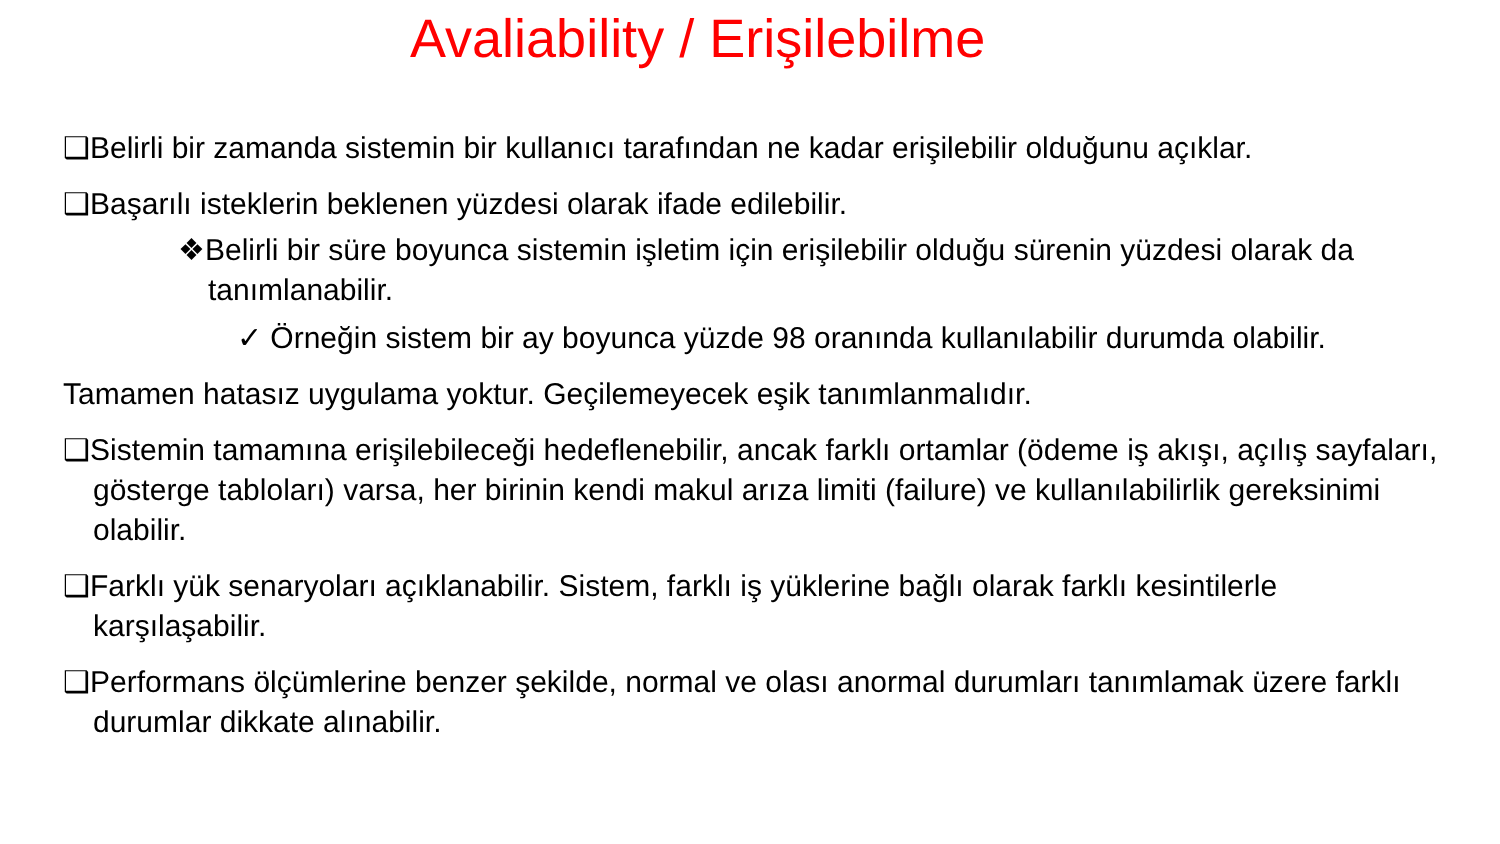Avaliability / Erişilebilme
❑Belirli bir zamanda sistemin bir kullanıcı tarafından ne kadar erişilebilir olduğunu açıklar.
❑Başarılı isteklerin beklenen yüzdesi olarak ifade edilebilir.
❖Belirli bir süre boyunca sistemin işletim için erişilebilir olduğu sürenin yüzdesi olarak da tanımlanabilir.
✓ Örneğin sistem bir ay boyunca yüzde 98 oranında kullanılabilir durumda olabilir.
Tamamen hatasız uygulama yoktur. Geçilemeyecek eşik tanımlanmalıdır.
❑Sistemin tamamına erişilebileceği hedeflenebilir, ancak farklı ortamlar (ödeme iş akışı, açılış sayfaları, gösterge tabloları) varsa, her birinin kendi makul arıza limiti (failure) ve kullanılabilirlik gereksinimi olabilir.
❑Farklı yük senaryoları açıklanabilir. Sistem, farklı iş yüklerine bağlı olarak farklı kesintilerle karşılaşabilir.
❑Performans ölçümlerine benzer şekilde, normal ve olası anormal durumları tanımlamak üzere farklı durumlar dikkate alınabilir.